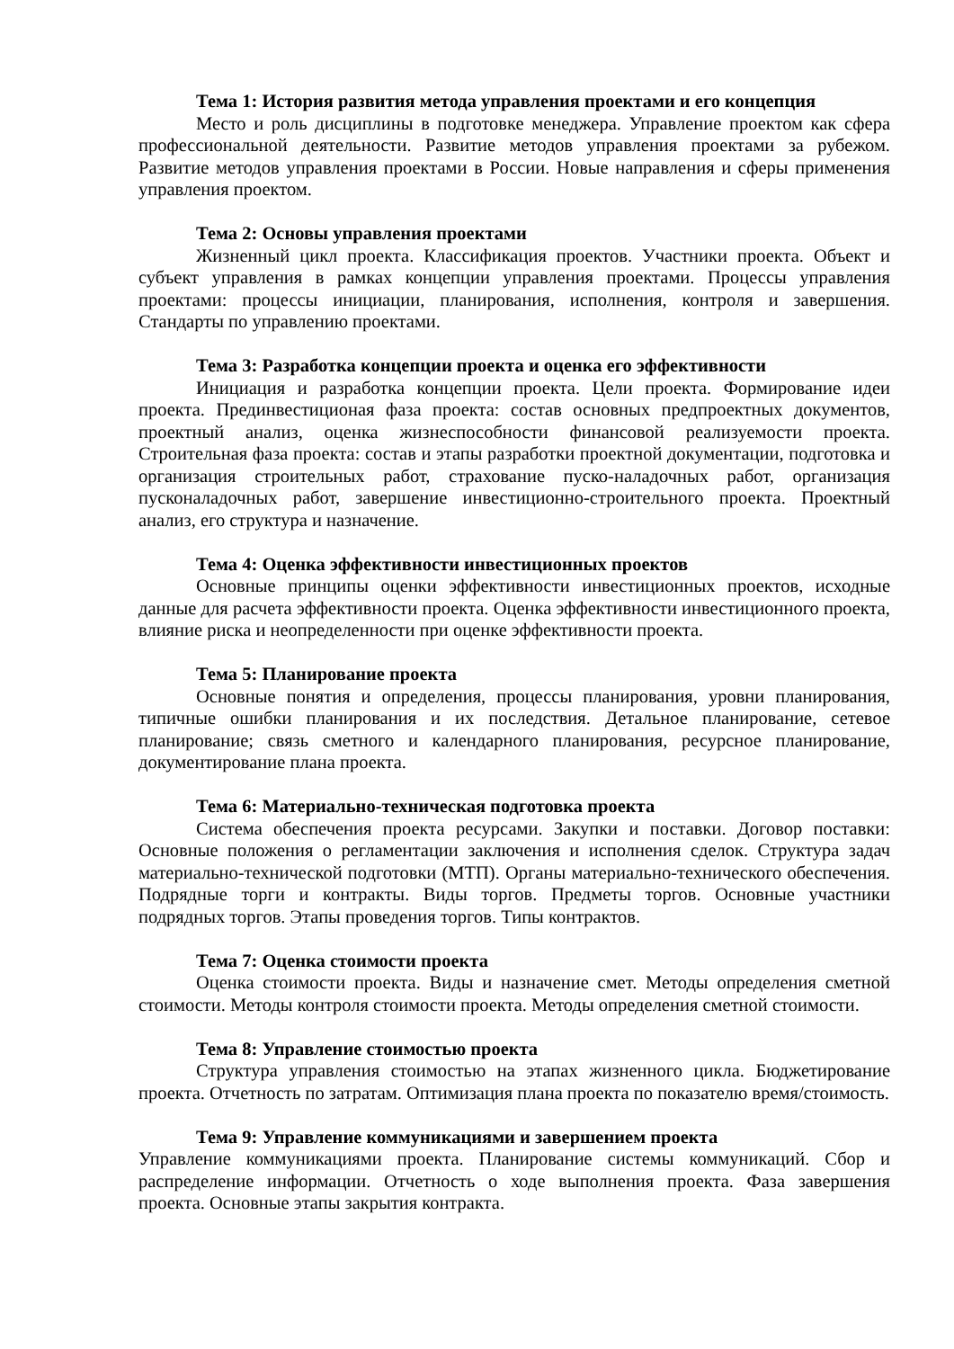Тема 1: История развития метода управления проектами и его концепция
Место и роль дисциплины в подготовке менеджера. Управление проектом как сфера профессиональной деятельности. Развитие методов управления проектами за рубежом. Развитие методов управления проектами в России. Новые направления и сферы применения управления проектом.
Тема 2: Основы управления проектами
Жизненный цикл проекта. Классификация проектов. Участники проекта. Объект и субъект управления в рамках концепции управления проектами. Процессы управления проектами: процессы инициации, планирования, исполнения, контроля и завершения. Стандарты по управлению проектами.
Тема 3: Разработка концепции проекта и оценка его эффективности
Инициация и разработка концепции проекта. Цели проекта. Формирование идеи проекта. Прединвестиционая фаза проекта: состав основных предпроектных документов, проектный анализ, оценка жизнеспособности финансовой реализуемости проекта. Строительная фаза проекта: состав и этапы разработки проектной документации, подготовка и организация строительных работ, страхование пуско-наладочных работ, организация пусконаладочных работ, завершение инвестиционно-строительного проекта. Проектный анализ, его структура и назначение.
Тема 4: Оценка эффективности инвестиционных проектов
Основные принципы оценки эффективности инвестиционных проектов, исходные данные для расчета эффективности проекта. Оценка эффективности инвестиционного проекта, влияние риска и неопределенности при оценке эффективности проекта.
Тема 5: Планирование проекта
Основные понятия и определения, процессы планирования, уровни планирования, типичные ошибки планирования и их последствия. Детальное планирование, сетевое планирование; связь сметного и календарного планирования, ресурсное планирование, документирование плана проекта.
Тема 6: Материально-техническая подготовка проекта
Система обеспечения проекта ресурсами. Закупки и поставки. Договор поставки: Основные положения о регламентации заключения и исполнения сделок. Структура задач материально-технической подготовки (МТП). Органы материально-технического обеспечения. Подрядные торги и контракты. Виды торгов. Предметы торгов. Основные участники подрядных торгов. Этапы проведения торгов. Типы контрактов.
Тема 7: Оценка стоимости проекта
Оценка стоимости проекта. Виды и назначение смет. Методы определения сметной стоимости. Методы контроля стоимости проекта. Методы определения сметной стоимости.
Тема 8: Управление стоимостью проекта
Структура управления стоимостью на этапах жизненного цикла. Бюджетирование проекта. Отчетность по затратам. Оптимизация плана проекта по показателю время/стоимость.
Тема 9: Управление коммуникациями и завершением проекта
Управление коммуникациями проекта. Планирование системы коммуникаций. Сбор и распределение информации. Отчетность о ходе выполнения проекта. Фаза завершения проекта. Основные этапы закрытия контракта.